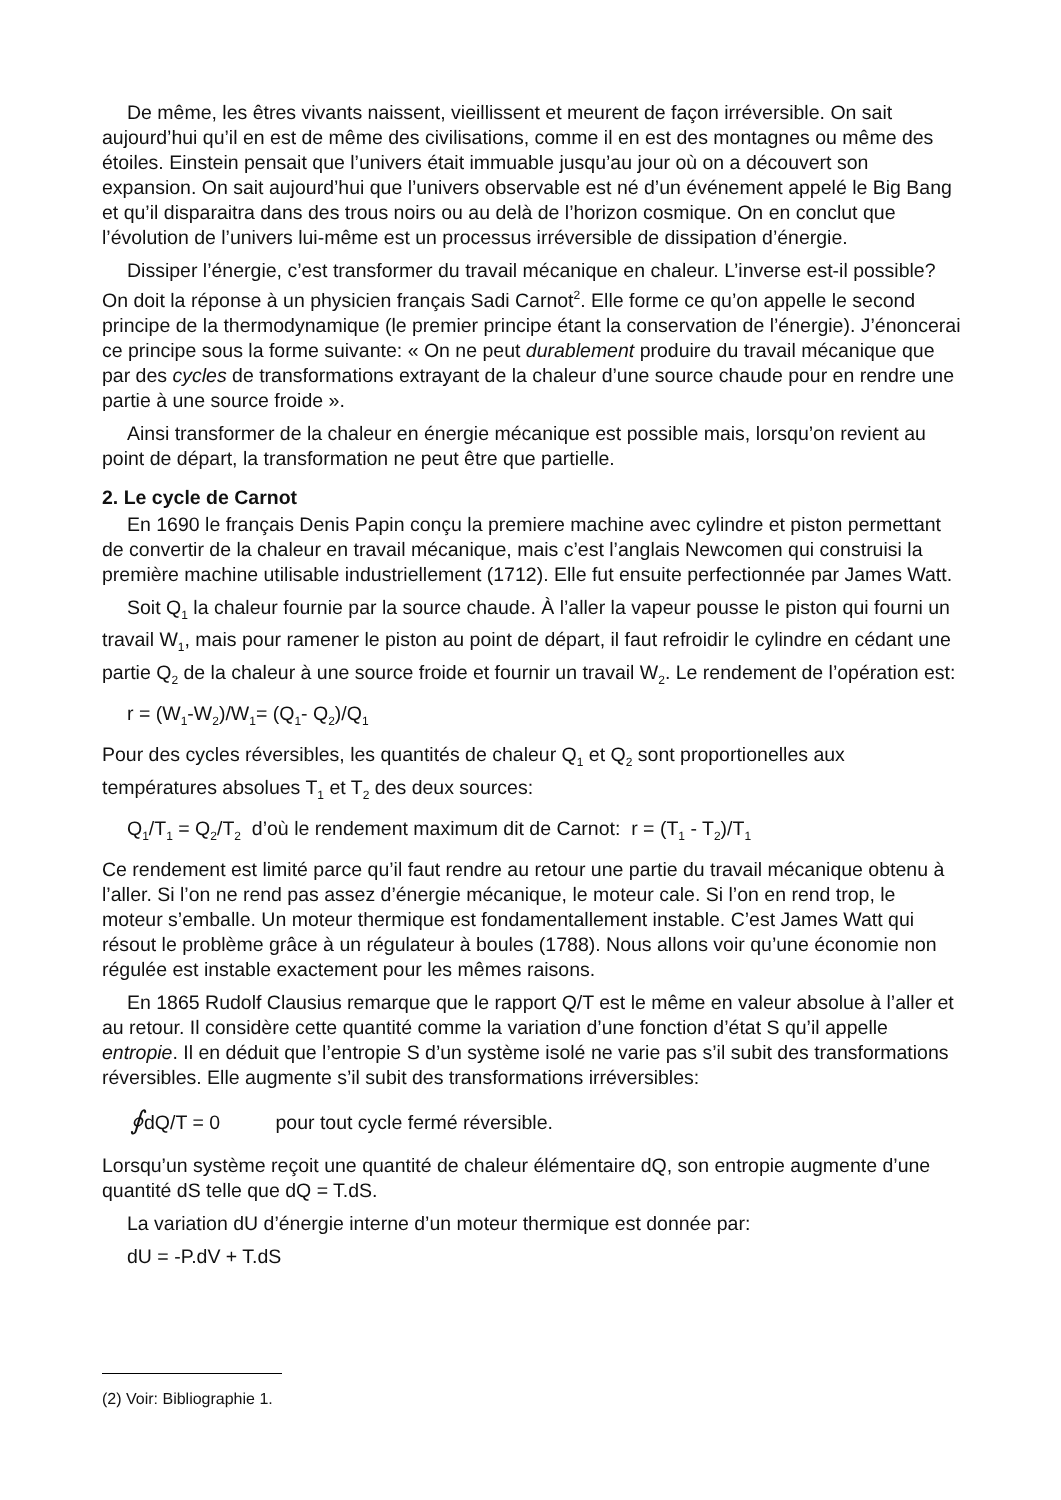De même, les êtres vivants naissent, vieillissent et meurent de façon irréversible. On sait aujourd’hui qu’il en est de même des civilisations, comme il en est des montagnes ou même des étoiles. Einstein pensait que l’univers était immuable jusqu’au jour où on a découvert son expansion. On sait aujourd’hui que l’univers observable est né d’un événement appelé le Big Bang et qu’il disparaitra dans des trous noirs ou au delà de l’horizon cosmique. On en conclut que l’évolution de l’univers lui-même est un processus irréversible de dissipation d’énergie.
Dissiper l’énergie, c’est transformer du travail mécanique en chaleur. L’inverse est-il possible? On doit la réponse à un physicien français Sadi Carnot<sup>2</sup>. Elle forme ce qu’on appelle le second principe de la thermodynamique (le premier principe étant la conservation de l’énergie). J’énoncerai ce principe sous la forme suivante: « On ne peut durablement produire du travail mécanique que par des cycles de transformations extrayant de la chaleur d’une source chaude pour en rendre une partie à une source froide ».
Ainsi transformer de la chaleur en énergie mécanique est possible mais, lorsqu’on revient au point de départ, la transformation ne peut être que partielle.
2. Le cycle de Carnot
En 1690 le français Denis Papin conçu la premiere machine avec cylindre et piston permettant de convertir de la chaleur en travail mécanique, mais c’est l’anglais Newcomen qui construisi la première machine utilisable industriellement (1712). Elle fut ensuite perfectionnée par James Watt.
Soit Q<sub>1</sub> la chaleur fournie par la source chaude. À l’aller la vapeur pousse le piston qui fourni un travail W<sub>1</sub>, mais pour ramener le piston au point de départ, il faut refroidir le cylindre en cédant une partie Q<sub>2</sub> de la chaleur à une source froide et fournir un travail W<sub>2</sub>. Le rendement de l’opération est:
r = (W<sub>1</sub>-W<sub>2</sub>)/W<sub>1</sub>= (Q<sub>1</sub>- Q<sub>2</sub>)/Q<sub>1</sub>
Pour des cycles réversibles, les quantités de chaleur Q<sub>1</sub> et Q<sub>2</sub> sont proportionelles aux températures absolues T<sub>1</sub> et T<sub>2</sub> des deux sources:
Q<sub>1</sub>/T<sub>1</sub> = Q<sub>2</sub>/T<sub>2</sub> d’où le rendement maximum dit de Carnot: r = (T<sub>1</sub> - T<sub>2</sub>)/T<sub>1</sub>
Ce rendement est limité parce qu’il faut rendre au retour une partie du travail mécanique obtenu à l’aller. Si l’on ne rend pas assez d’énergie mécanique, le moteur cale. Si l’on en rend trop, le moteur s’emballe. Un moteur thermique est fondamentallement instable. C’est James Watt qui résout le problème grâce à un régulateur à boules (1788). Nous allons voir qu’une économie non régulée est instable exactement pour les mêmes raisons.
En 1865 Rudolf Clausius remarque que le rapport Q/T est le même en valeur absolue à l’aller et au retour. Il considère cette quantité comme la variation d’une fonction d’état S qu’il appelle entropie. Il en déduit que l’entropie S d’un système isolé ne varie pas s’il subit des transformations réversibles. Elle augmente s’il subit des transformations irréversibles:
∮dQ/T = 0 pour tout cycle fermé réversible.
Lorsqu’un système reçoit une quantité de chaleur élémentaire dQ, son entropie augmente d’une quantité dS telle que dQ = T.dS.
La variation dU d’énergie interne d’un moteur thermique est donnée par:
dU = -P.dV + T.dS
(2) Voir: Bibliographie 1.